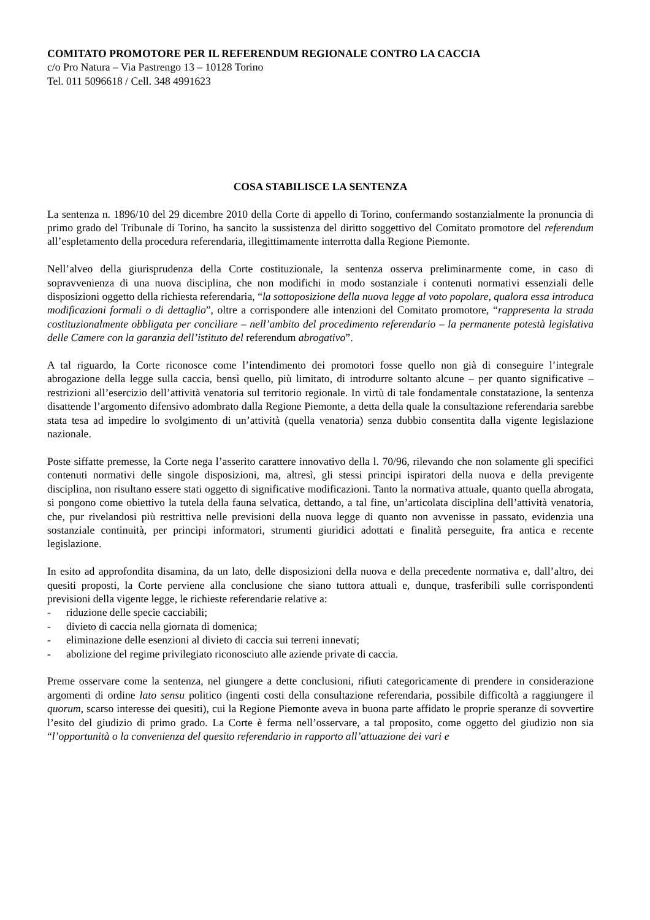COMITATO PROMOTORE PER IL REFERENDUM REGIONALE CONTRO LA CACCIA
c/o Pro Natura – Via Pastrengo 13 – 10128 Torino
Tel. 011 5096618 / Cell. 348 4991623
COSA STABILISCE LA SENTENZA
La sentenza n. 1896/10 del 29 dicembre 2010 della Corte di appello di Torino, confermando sostanzialmente la pronuncia di primo grado del Tribunale di Torino, ha sancito la sussistenza del diritto soggettivo del Comitato promotore del referendum all’espletamento della procedura referendaria, illegittimamente interrotta dalla Regione Piemonte.
Nell’alveo della giurisprudenza della Corte costituzionale, la sentenza osserva preliminarmente come, in caso di sopravvenienza di una nuova disciplina, che non modifichi in modo sostanziale i contenuti normativi essenziali delle disposizioni oggetto della richiesta referendaria, “la sottoposizione della nuova legge al voto popolare, qualora essa introduca modificazioni formali o di dettaglio”, oltre a corrispondere alle intenzioni del Comitato promotore, “rappresenta la strada costituzionalmente obbligata per conciliare – nell’ambito del procedimento referendario – la permanente potestà legislativa delle Camere con la garanzia dell’istituto del referendum abrogativo”.
A tal riguardo, la Corte riconosce come l’intendimento dei promotori fosse quello non già di conseguire l’integrale abrogazione della legge sulla caccia, bensì quello, più limitato, di introdurre soltanto alcune – per quanto significative – restrizioni all’esercizio dell’attività venatoria sul territorio regionale. In virtù di tale fondamentale constatazione, la sentenza disattende l’argomento difensivo adombrato dalla Regione Piemonte, a detta della quale la consultazione referendaria sarebbe stata tesa ad impedire lo svolgimento di un’attività (quella venatoria) senza dubbio consentita dalla vigente legislazione nazionale.
Poste siffatte premesse, la Corte nega l’asserito carattere innovativo della l. 70/96, rilevando che non solamente gli specifici contenuti normativi delle singole disposizioni, ma, altresì, gli stessi principi ispiratori della nuova e della previgente disciplina, non risultano essere stati oggetto di significative modificazioni. Tanto la normativa attuale, quanto quella abrogata, si pongono come obiettivo la tutela della fauna selvatica, dettando, a tal fine, un’articolata disciplina dell’attività venatoria, che, pur rivelandosi più restrittiva nelle previsioni della nuova legge di quanto non avvenisse in passato, evidenzia una sostanziale continuità, per principi informatori, strumenti giuridici adottati e finalità perseguite, fra antica e recente legislazione.
In esito ad approfondita disamina, da un lato, delle disposizioni della nuova e della precedente normativa e, dall’altro, dei quesiti proposti, la Corte perviene alla conclusione che siano tuttora attuali e, dunque, trasferibili sulle corrispondenti previsioni della vigente legge, le richieste referendarie relative a:
- riduzione delle specie cacciabili;
- divieto di caccia nella giornata di domenica;
- eliminazione delle esenzioni al divieto di caccia sui terreni innevati;
- abolizione del regime privilegiato riconosciuto alle aziende private di caccia.
Preme osservare come la sentenza, nel giungere a dette conclusioni, rifiuti categoricamente di prendere in considerazione argomenti di ordine lato sensu politico (ingenti costi della consultazione referendaria, possibile difficoltà a raggiungere il quorum, scarso interesse dei quesiti), cui la Regione Piemonte aveva in buona parte affidato le proprie speranze di sovvertire l’esito del giudizio di primo grado. La Corte è ferma nell’osservare, a tal proposito, come oggetto del giudizio non sia “l’opportunità o la convenienza del quesito referendario in rapporto all’attuazione dei vari e